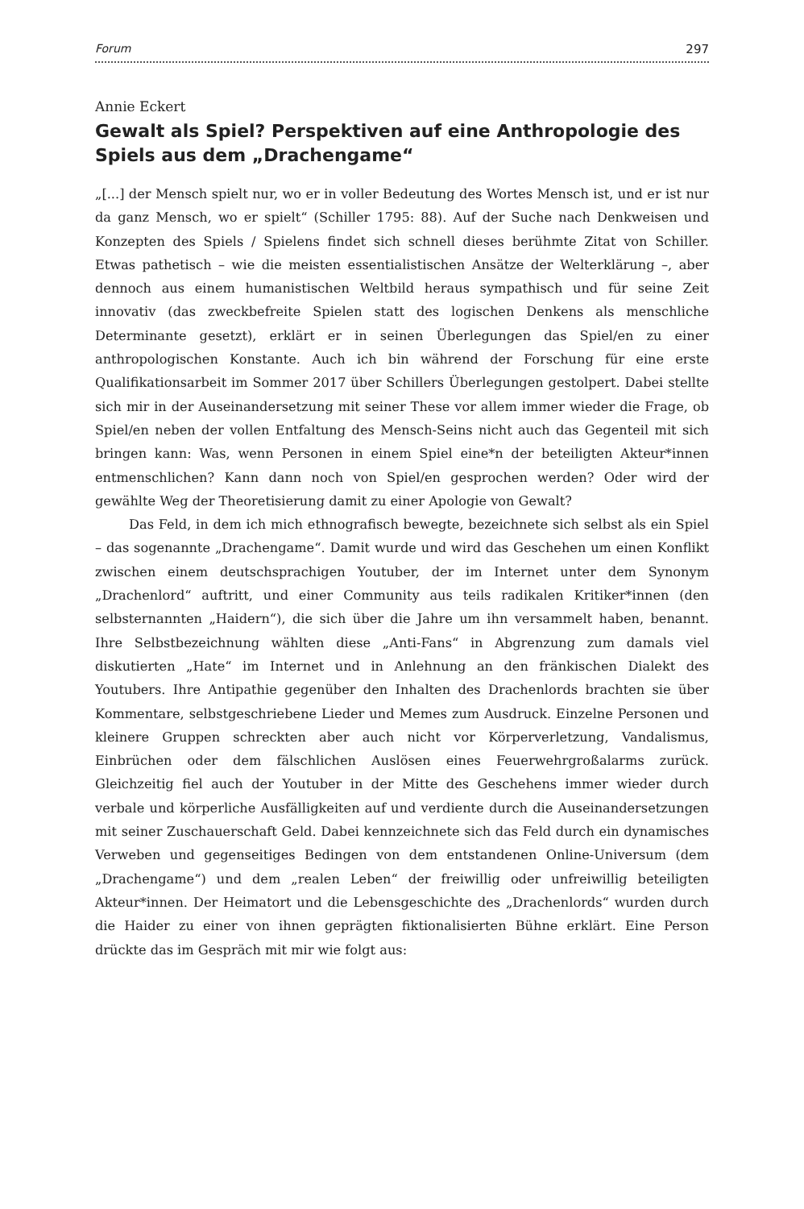Forum 297
Annie Eckert
Gewalt als Spiel? Perspektiven auf eine Anthropologie des Spiels aus dem „Drachengame“
„[...] der Mensch spielt nur, wo er in voller Bedeutung des Wortes Mensch ist, und er ist nur da ganz Mensch, wo er spielt“ (Schiller 1795: 88). Auf der Suche nach Denkweisen und Konzepten des Spiels / Spielens findet sich schnell dieses berühmte Zitat von Schiller. Etwas pathetisch – wie die meisten essentialistischen Ansätze der Welterklärung –, aber dennoch aus einem humanistischen Weltbild heraus sympathisch und für seine Zeit innovativ (das zweckbefreite Spielen statt des logischen Denkens als menschliche Determinante gesetzt), erklärt er in seinen Überlegungen das Spiel/en zu einer anthropologischen Konstante. Auch ich bin während der Forschung für eine erste Qualifikationsarbeit im Sommer 2017 über Schillers Überlegungen gestolpert. Dabei stellte sich mir in der Auseinandersetzung mit seiner These vor allem immer wieder die Frage, ob Spiel/en neben der vollen Entfaltung des Mensch-Seins nicht auch das Gegenteil mit sich bringen kann: Was, wenn Personen in einem Spiel eine*n der beteiligten Akteur*innen entmenschlichen? Kann dann noch von Spiel/en gesprochen werden? Oder wird der gewählte Weg der Theoretisierung damit zu einer Apologie von Gewalt?
Das Feld, in dem ich mich ethnografisch bewegte, bezeichnete sich selbst als ein Spiel – das sogenannte „Drachengame“. Damit wurde und wird das Geschehen um einen Konflikt zwischen einem deutschsprachigen Youtuber, der im Internet unter dem Synonym „Drachenlord“ auftritt, und einer Community aus teils radikalen Kritiker*innen (den selbsternannten „Haidern“), die sich über die Jahre um ihn versammelt haben, benannt. Ihre Selbstbezeichnung wählten diese „Anti-Fans“ in Abgrenzung zum damals viel diskutierten „Hate“ im Internet und in Anlehnung an den fränkischen Dialekt des Youtubers. Ihre Antipathie gegenüber den Inhalten des Drachenlords brachten sie über Kommentare, selbstgeschriebene Lieder und Memes zum Ausdruck. Einzelne Personen und kleinere Gruppen schreckten aber auch nicht vor Körperverletzung, Vandalismus, Einbrüchen oder dem fälschlichen Auslösen eines Feuerwehrgroßalarms zurück. Gleichzeitig fiel auch der Youtuber in der Mitte des Geschehens immer wieder durch verbale und körperliche Ausfälligkeiten auf und verdiente durch die Auseinandersetzungen mit seiner Zuschauerschaft Geld. Dabei kennzeichnete sich das Feld durch ein dynamisches Verweben und gegenseitiges Bedingen von dem entstandenen Online-Universum (dem „Drachengame“) und dem „realen Leben“ der freiwillig oder unfreiwillig beteiligten Akteur*innen. Der Heimatort und die Lebensgeschichte des „Drachenlords“ wurden durch die Haider zu einer von ihnen geprägten fiktionalisierten Bühne erklärt. Eine Person drückte das im Gespräch mit mir wie folgt aus: